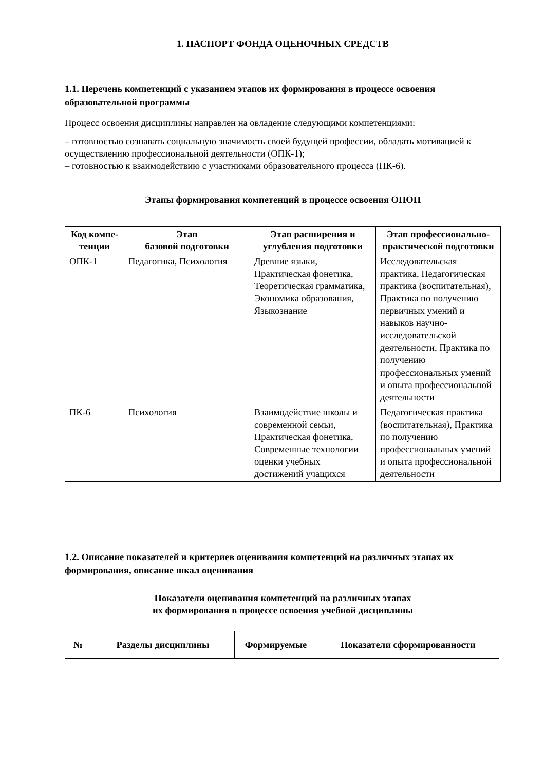1. ПАСПОРТ ФОНДА ОЦЕНОЧНЫХ СРЕДСТВ
1.1. Перечень компетенций с указанием этапов их формирования в процессе освоения образовательной программы
Процесс освоения дисциплины направлен на овладение следующими компетенциями:
– готовностью сознавать социальную значимость своей будущей профессии, обладать мотивацией к осуществлению профессиональной деятельности (ОПК-1);
– готовностью к взаимодействию с участниками образовательного процесса (ПК-6).
Этапы формирования компетенций в процессе освоения ОПОП
| Код компе-тенции | Этап базовой подготовки | Этап расширения и углубления подготовки | Этап профессионально-практической подготовки |
| --- | --- | --- | --- |
| ОПК-1 | Педагогика, Психология | Древние языки, Практическая фонетика, Теоретическая грамматика, Экономика образования, Языкознание | Исследовательская практика, Педагогическая практика (воспитательная), Практика по получению первичных умений и навыков научно-исследовательской деятельности, Практика по получению профессиональных умений и опыта профессиональной деятельности |
| ПК-6 | Психология | Взаимодействие школы и современной семьи, Практическая фонетика, Современные технологии оценки учебных достижений учащихся | Педагогическая практика (воспитательная), Практика по получению профессиональных умений и опыта профессиональной деятельности |
1.2. Описание показателей и критериев оценивания компетенций на различных этапах их формирования, описание шкал оценивания
Показатели оценивания компетенций на различных этапах
их формирования в процессе освоения учебной дисциплины
| № | Разделы дисциплины | Формируемые | Показатели сформированности |
| --- | --- | --- | --- |